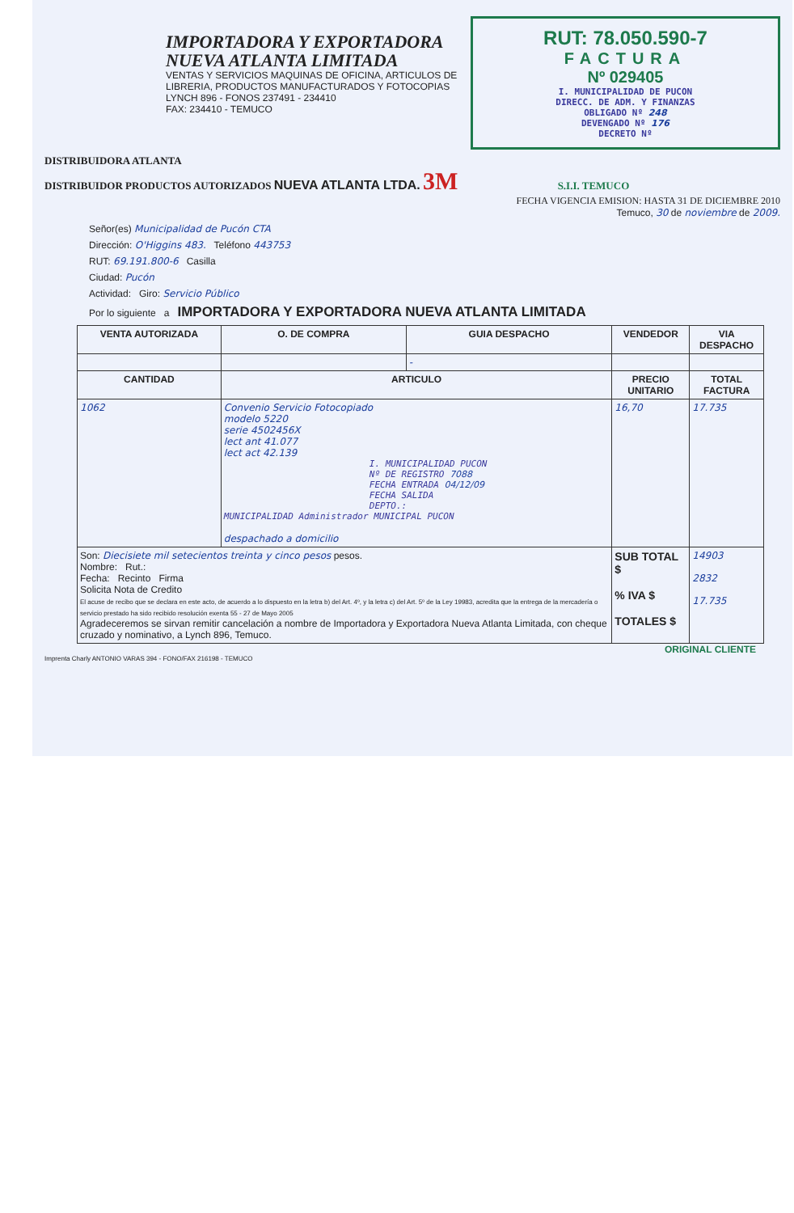IMPORTADORA Y EXPORTADORA
NUEVA ATLANTA LIMITADA
VENTAS Y SERVICIOS MAQUINAS DE OFICINA, ARTICULOS DE LIBRERIA, PRODUCTOS MANUFACTURADOS Y FOTOCOPIAS
LYNCH 896 - FONOS 237491 - 234410
FAX: 234410 - TEMUCO
RUT: 78.050.590-7
FACTURA
Nº 029405
I. MUNICIPALIDAD DE PUCON
DIRECC. DE ADM. Y FINANZAS
OBLIGADO Nº 248
DEVENGADO Nº 176
DECRETO Nº
DISTRIBUIDORA ATLANTA
DISTRIBUIDOR PRODUCTOS AUTORIZADOS NUEVA ATLANTA LTDA. 3M S.I.I. TEMUCO
FECHA VIGENCIA EMISION: HASTA 31 DE DICIEMBRE 2010
Temuco, 30 de noviembre de 2009.
Señor(es) Municipalidad de Pucón CTA
Dirección: O'Higgins 483. Teléfono 443753
RUT: 69.191.800-6 Casilla
Ciudad: Pucón
Actividad: Giro: Servicio Público
Por lo siguiente a IMPORTADORA Y EXPORTADORA NUEVA ATLANTA LIMITADA
| VENTA AUTORIZADA | O. DE COMPRA | GUIA DESPACHO | VENDEDOR | | VIA DESPACHO |
| --- | --- | --- | --- | --- | --- |
| | | - | | | |
| CANTIDAD | ARTICULO | | | PRECIO UNITARIO | TOTAL FACTURA |
| 1062 | Convenio Servicio Fotocopiado modelo 5220 serie 4502456X lect ant 41.077 lect act 42.139 I. MUNICIPALIDAD PUCON Nº DE REGISTRO 7088 FECHA ENTRADA 04/12/09 FECHA SALIDA DEPTO.: MUNICIPALIDAD Administrador MUNICIPAL PUCON despachado a domicilio | | | 16,70 | 17.735 |
| Son: Diecisiete mil setecientos treinta y cinco pesos pesos. Nombre: Rut.: Fecha: Recinto Firma Solicita Nota de Credito El acuse de recibo que se declara en este acto, de acuerdo a lo dispuesto en la letra b) del Art. 4º, y la letra c) del Art. 5º de la Ley 19983, acredita que la entrega de la mercadería o servicio prestado ha sido recibido resolución exenta 55 - 27 de Mayo 2005 Agradeceremos se sirvan remitir cancelación a nombre de Importadora y Exportadora Nueva Atlanta Limitada, con cheque cruzado y nominativo, a Lynch 896, Temuco. | | | | SUB TOTAL $ % IVA $ TOTALES $ | 14903 2832 17.735 |
ORIGINAL CLIENTE
Imprenta Charly ANTONIO VARAS 394 - FONO/FAX 216198 - TEMUCO